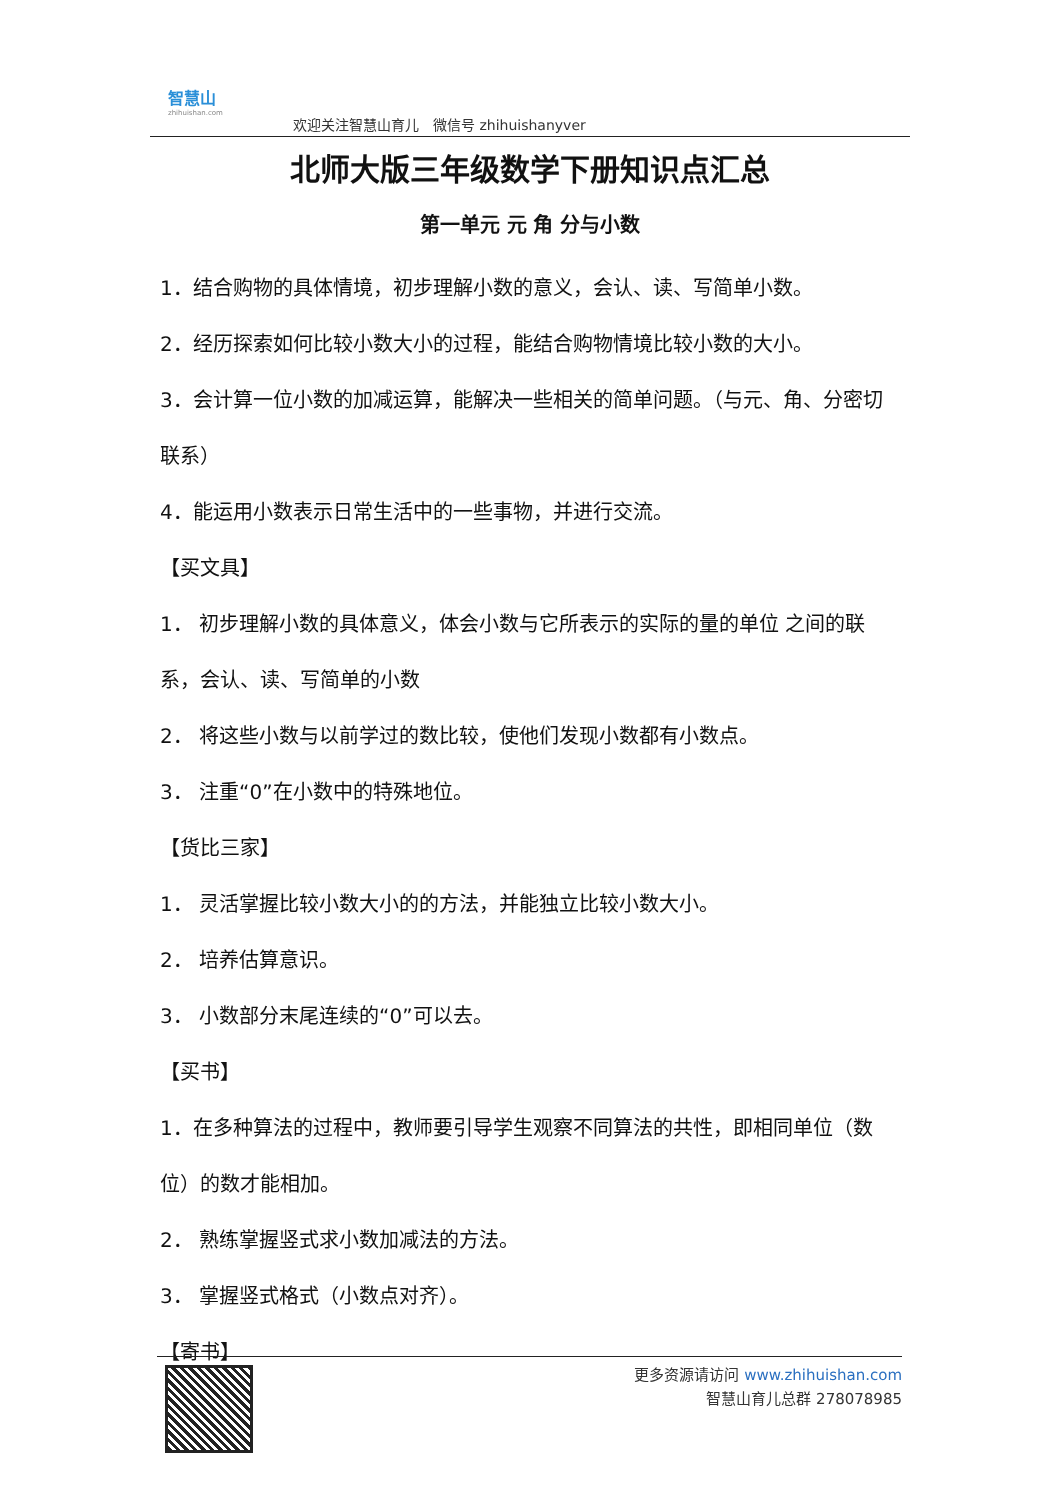智慧山
zhihuishan.com
欢迎关注智慧山育儿　微信号 zhihuishanyver
北师大版三年级数学下册知识点汇总
第一单元 元 角 分与小数
1．结合购物的具体情境，初步理解小数的意义，会认、读、写简单小数。
2．经历探索如何比较小数大小的过程，能结合购物情境比较小数的大小。
3．会计算一位小数的加减运算，能解决一些相关的简单问题。（与元、角、分密切联系）
4．能运用小数表示日常生活中的一些事物，并进行交流。
【买文具】
1． 初步理解小数的具体意义，体会小数与它所表示的实际的量的单位 之间的联系，会认、读、写简单的小数
2． 将这些小数与以前学过的数比较，使他们发现小数都有小数点。
3． 注重“0”在小数中的特殊地位。
【货比三家】
1． 灵活掌握比较小数大小的的方法，并能独立比较小数大小。
2． 培养估算意识。
3． 小数部分末尾连续的“0”可以去。
【买书】
1．在多种算法的过程中，教师要引导学生观察不同算法的共性，即相同单位（数位）的数才能相加。
2． 熟练掌握竖式求小数加减法的方法。
3． 掌握竖式格式（小数点对齐）。
【寄书】
更多资源请访问 www.zhihuishan.com
智慧山育儿总群 278078985